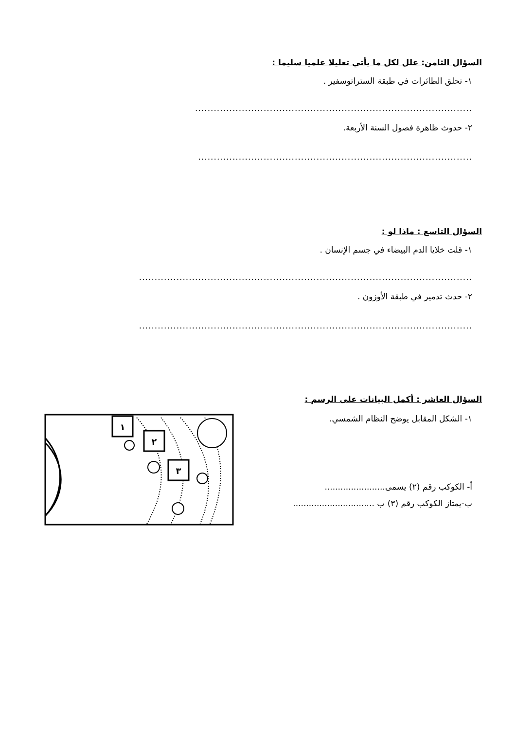السؤال الثامن: علل لكل ما يأتي تعليلا علميا سليما :
١- تحلق الطائرات في طبقة الستراتوسفير .
.........................................................................................
٢- حدوث ظاهرة فصول السنة الأربعة.
........................................................................................
السؤال التاسع : ماذا لو :
١- قلت خلايا الدم البيضاء في جسم الإنسان .
...........................................................................................................
٢- حدث تدمير في طبقة الأوزون .
...........................................................................................................
السؤال العاشر : أكمل البيانات على الرسم :
١- الشكل المقابل يوضح النظام الشمسي.
أ- الكوكب رقم (٢) يسمى.......................
ب-يمتاز الكوكب رقم (٣) ب ...............................
١
٢
٣